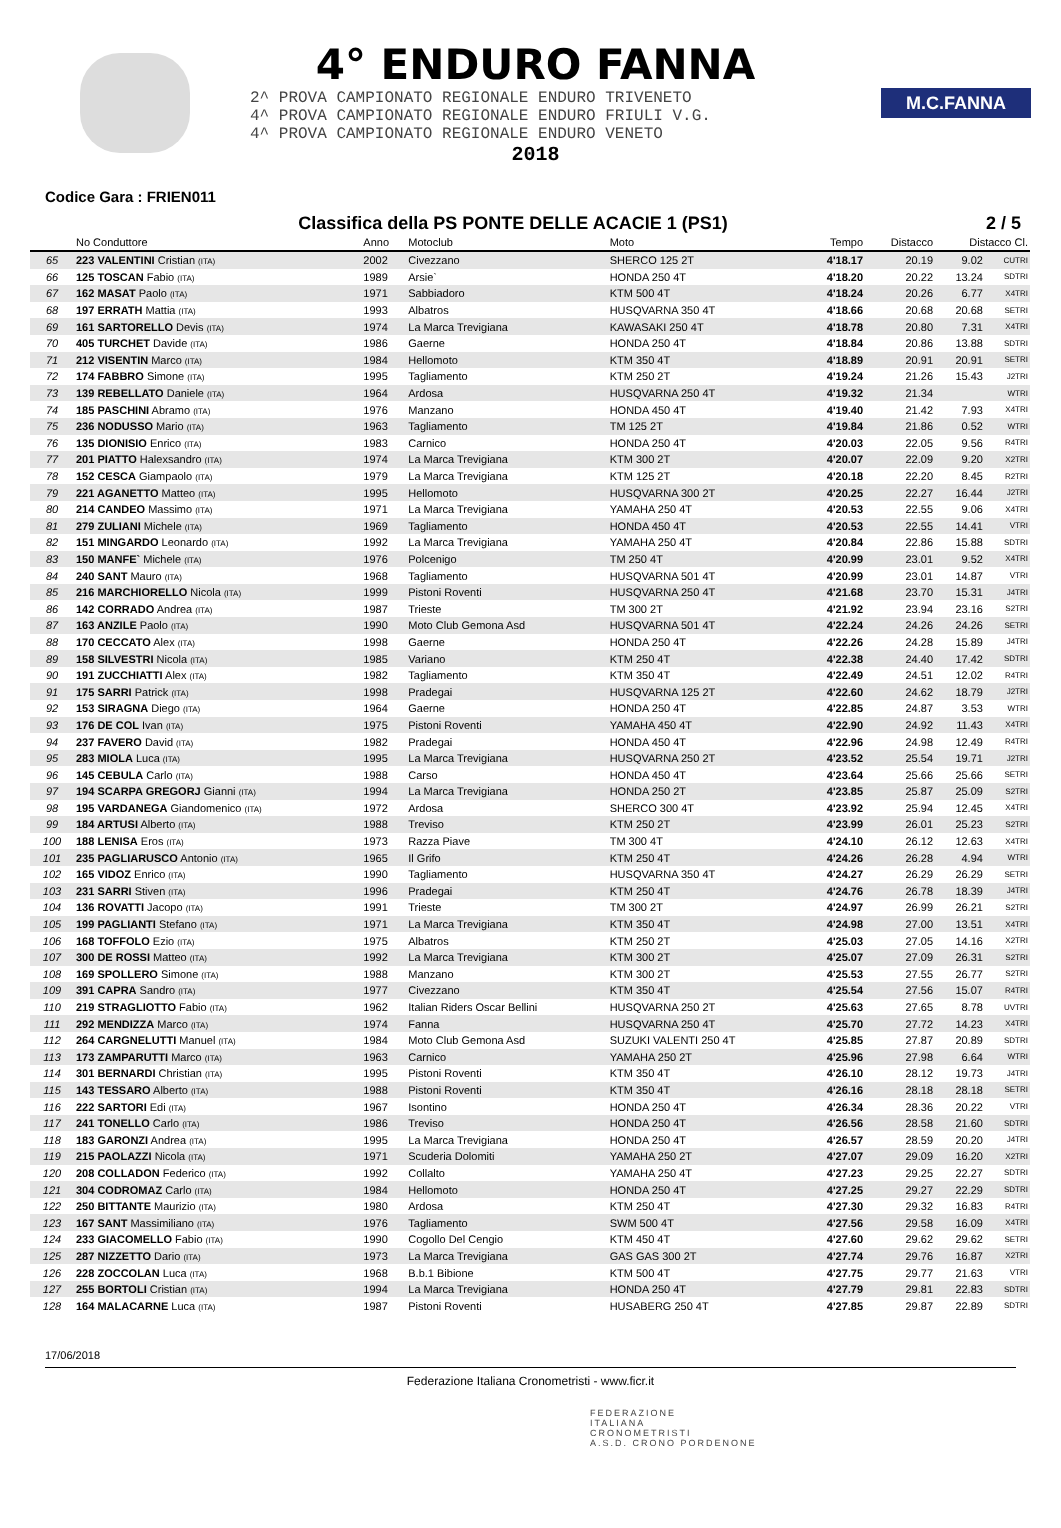4° ENDURO FANNA
2^ PROVA CAMPIONATO REGIONALE ENDURO TRIVENETO
4^ PROVA CAMPIONATO REGIONALE ENDURO FRIULI V.G.
4^ PROVA CAMPIONATO REGIONALE ENDURO VENETO
2018
M.C.FANNA
Codice Gara : FRIEN011
Classifica della PS PONTE DELLE ACACIE 1 (PS1) 2 / 5
| | No Conduttore | Anno | Motoclub | Moto | Tempo | Distacco | Distacco Cl. | |
| --- | --- | --- | --- | --- | --- | --- | --- | --- |
| 65 | 223 VALENTINI Cristian (ITA) | 2002 | Civezzano | SHERCO 125 2T | 4'18.17 | 20.19 | 9.02 | CUTRI |
| 66 | 125 TOSCAN Fabio (ITA) | 1989 | Arsie` | HONDA 250 4T | 4'18.20 | 20.22 | 13.24 | SDTRI |
| 67 | 162 MASAT Paolo (ITA) | 1971 | Sabbiadoro | KTM 500 4T | 4'18.24 | 20.26 | 6.77 | X4TRI |
| 68 | 197 ERRATH Mattia (ITA) | 1993 | Albatros | HUSQVARNA 350 4T | 4'18.66 | 20.68 | 20.68 | SETRI |
| 69 | 161 SARTORELLO Devis (ITA) | 1974 | La Marca Trevigiana | KAWASAKI 250 4T | 4'18.78 | 20.80 | 7.31 | X4TRI |
| 70 | 405 TURCHET Davide (ITA) | 1986 | Gaerne | HONDA 250 4T | 4'18.84 | 20.86 | 13.88 | SDTRI |
| 71 | 212 VISENTIN Marco (ITA) | 1984 | Hellomoto | KTM 350 4T | 4'18.89 | 20.91 | 20.91 | SETRI |
| 72 | 174 FABBRO Simone (ITA) | 1995 | Tagliamento | KTM 250 2T | 4'19.24 | 21.26 | 15.43 | J2TRI |
| 73 | 139 REBELLATO Daniele (ITA) | 1964 | Ardosa | HUSQVARNA 250 4T | 4'19.32 | 21.34 | | WTRI |
| 74 | 185 PASCHINI Abramo (ITA) | 1976 | Manzano | HONDA 450 4T | 4'19.40 | 21.42 | 7.93 | X4TRI |
| 75 | 236 NODUSSO Mario (ITA) | 1963 | Tagliamento | TM 125 2T | 4'19.84 | 21.86 | 0.52 | WTRI |
| 76 | 135 DIONISIO Enrico (ITA) | 1983 | Carnico | HONDA 250 4T | 4'20.03 | 22.05 | 9.56 | R4TRI |
| 77 | 201 PIATTO Halexsandro (ITA) | 1974 | La Marca Trevigiana | KTM 300 2T | 4'20.07 | 22.09 | 9.20 | X2TRI |
| 78 | 152 CESCA Giampaolo (ITA) | 1979 | La Marca Trevigiana | KTM 125 2T | 4'20.18 | 22.20 | 8.45 | R2TRI |
| 79 | 221 AGANETTO Matteo (ITA) | 1995 | Hellomoto | HUSQVARNA 300 2T | 4'20.25 | 22.27 | 16.44 | J2TRI |
| 80 | 214 CANDEO Massimo (ITA) | 1971 | La Marca Trevigiana | YAMAHA 250 4T | 4'20.53 | 22.55 | 9.06 | X4TRI |
| 81 | 279 ZULIANI Michele (ITA) | 1969 | Tagliamento | HONDA 450 4T | 4'20.53 | 22.55 | 14.41 | VTRI |
| 82 | 151 MINGARDO Leonardo (ITA) | 1992 | La Marca Trevigiana | YAMAHA 250 4T | 4'20.84 | 22.86 | 15.88 | SDTRI |
| 83 | 150 MANFE` Michele (ITA) | 1976 | Polcenigo | TM 250 4T | 4'20.99 | 23.01 | 9.52 | X4TRI |
| 84 | 240 SANT Mauro (ITA) | 1968 | Tagliamento | HUSQVARNA 501 4T | 4'20.99 | 23.01 | 14.87 | VTRI |
| 85 | 216 MARCHIORELLO Nicola (ITA) | 1999 | Pistoni Roventi | HUSQVARNA 250 4T | 4'21.68 | 23.70 | 15.31 | J4TRI |
| 86 | 142 CORRADO Andrea (ITA) | 1987 | Trieste | TM 300 2T | 4'21.92 | 23.94 | 23.16 | S2TRI |
| 87 | 163 ANZILE Paolo (ITA) | 1990 | Moto Club Gemona Asd | HUSQVARNA 501 4T | 4'22.24 | 24.26 | 24.26 | SETRI |
| 88 | 170 CECCATO Alex (ITA) | 1998 | Gaerne | HONDA 250 4T | 4'22.26 | 24.28 | 15.89 | J4TRI |
| 89 | 158 SILVESTRI Nicola (ITA) | 1985 | Variano | KTM 250 4T | 4'22.38 | 24.40 | 17.42 | SDTRI |
| 90 | 191 ZUCCHIATTI Alex (ITA) | 1982 | Tagliamento | KTM 350 4T | 4'22.49 | 24.51 | 12.02 | R4TRI |
| 91 | 175 SARRI Patrick (ITA) | 1998 | Pradegai | HUSQVARNA 125 2T | 4'22.60 | 24.62 | 18.79 | J2TRI |
| 92 | 153 SIRAGNA Diego (ITA) | 1964 | Gaerne | HONDA 250 4T | 4'22.85 | 24.87 | 3.53 | WTRI |
| 93 | 176 DE COL Ivan (ITA) | 1975 | Pistoni Roventi | YAMAHA 450 4T | 4'22.90 | 24.92 | 11.43 | X4TRI |
| 94 | 237 FAVERO David (ITA) | 1982 | Pradegai | HONDA 450 4T | 4'22.96 | 24.98 | 12.49 | R4TRI |
| 95 | 283 MIOLA Luca (ITA) | 1995 | La Marca Trevigiana | HUSQVARNA 250 2T | 4'23.52 | 25.54 | 19.71 | J2TRI |
| 96 | 145 CEBULA Carlo (ITA) | 1988 | Carso | HONDA 450 4T | 4'23.64 | 25.66 | 25.66 | SETRI |
| 97 | 194 SCARPA GREGORJ Gianni (ITA) | 1994 | La Marca Trevigiana | HONDA 250 2T | 4'23.85 | 25.87 | 25.09 | S2TRI |
| 98 | 195 VARDANEGA Giandomenico (ITA) | 1972 | Ardosa | SHERCO 300 4T | 4'23.92 | 25.94 | 12.45 | X4TRI |
| 99 | 184 ARTUSI Alberto (ITA) | 1988 | Treviso | KTM 250 2T | 4'23.99 | 26.01 | 25.23 | S2TRI |
| 100 | 188 LENISA Eros (ITA) | 1973 | Razza Piave | TM 300 4T | 4'24.10 | 26.12 | 12.63 | X4TRI |
| 101 | 235 PAGLIARUSCO Antonio (ITA) | 1965 | Il Grifo | KTM 250 4T | 4'24.26 | 26.28 | 4.94 | WTRI |
| 102 | 165 VIDOZ Enrico (ITA) | 1990 | Tagliamento | HUSQVARNA 350 4T | 4'24.27 | 26.29 | 26.29 | SETRI |
| 103 | 231 SARRI Stiven (ITA) | 1996 | Pradegai | KTM 250 4T | 4'24.76 | 26.78 | 18.39 | J4TRI |
| 104 | 136 ROVATTI Jacopo (ITA) | 1991 | Trieste | TM 300 2T | 4'24.97 | 26.99 | 26.21 | S2TRI |
| 105 | 199 PAGLIANTI Stefano (ITA) | 1971 | La Marca Trevigiana | KTM 350 4T | 4'24.98 | 27.00 | 13.51 | X4TRI |
| 106 | 168 TOFFOLO Ezio (ITA) | 1975 | Albatros | KTM 250 2T | 4'25.03 | 27.05 | 14.16 | X2TRI |
| 107 | 300 DE ROSSI Matteo (ITA) | 1992 | La Marca Trevigiana | KTM 300 2T | 4'25.07 | 27.09 | 26.31 | S2TRI |
| 108 | 169 SPOLLERO Simone (ITA) | 1988 | Manzano | KTM 300 2T | 4'25.53 | 27.55 | 26.77 | S2TRI |
| 109 | 391 CAPRA Sandro (ITA) | 1977 | Civezzano | KTM 350 4T | 4'25.54 | 27.56 | 15.07 | R4TRI |
| 110 | 219 STRAGLIOTTO Fabio (ITA) | 1962 | Italian Riders Oscar Bellini | HUSQVARNA 250 2T | 4'25.63 | 27.65 | 8.78 | UVTRI |
| 111 | 292 MENDIZZA Marco (ITA) | 1974 | Fanna | HUSQVARNA 250 4T | 4'25.70 | 27.72 | 14.23 | X4TRI |
| 112 | 264 CARGNELUTTI Manuel (ITA) | 1984 | Moto Club Gemona Asd | SUZUKI VALENTI 250 4T | 4'25.85 | 27.87 | 20.89 | SDTRI |
| 113 | 173 ZAMPARUTTI Marco (ITA) | 1963 | Carnico | YAMAHA 250 2T | 4'25.96 | 27.98 | 6.64 | WTRI |
| 114 | 301 BERNARDI Christian (ITA) | 1995 | Pistoni Roventi | KTM 350 4T | 4'26.10 | 28.12 | 19.73 | J4TRI |
| 115 | 143 TESSARO Alberto (ITA) | 1988 | Pistoni Roventi | KTM 350 4T | 4'26.16 | 28.18 | 28.18 | SETRI |
| 116 | 222 SARTORI Edi (ITA) | 1967 | Isontino | HONDA 250 4T | 4'26.34 | 28.36 | 20.22 | VTRI |
| 117 | 241 TONELLO Carlo (ITA) | 1986 | Treviso | HONDA 250 4T | 4'26.56 | 28.58 | 21.60 | SDTRI |
| 118 | 183 GARONZI Andrea (ITA) | 1995 | La Marca Trevigiana | HONDA 250 4T | 4'26.57 | 28.59 | 20.20 | J4TRI |
| 119 | 215 PAOLAZZI Nicola (ITA) | 1971 | Scuderia Dolomiti | YAMAHA 250 2T | 4'27.07 | 29.09 | 16.20 | X2TRI |
| 120 | 208 COLLADON Federico (ITA) | 1992 | Collalto | YAMAHA 250 4T | 4'27.23 | 29.25 | 22.27 | SDTRI |
| 121 | 304 CODROMAZ Carlo (ITA) | 1984 | Hellomoto | HONDA 250 4T | 4'27.25 | 29.27 | 22.29 | SDTRI |
| 122 | 250 BITTANTE Maurizio (ITA) | 1980 | Ardosa | KTM 250 4T | 4'27.30 | 29.32 | 16.83 | R4TRI |
| 123 | 167 SANT Massimiliano (ITA) | 1976 | Tagliamento | SWM 500 4T | 4'27.56 | 29.58 | 16.09 | X4TRI |
| 124 | 233 GIACOMELLO Fabio (ITA) | 1990 | Cogollo Del Cengio | KTM 450 4T | 4'27.60 | 29.62 | 29.62 | SETRI |
| 125 | 287 NIZZETTO Dario (ITA) | 1973 | La Marca Trevigiana | GAS GAS 300 2T | 4'27.74 | 29.76 | 16.87 | X2TRI |
| 126 | 228 ZOCCOLAN Luca (ITA) | 1968 | B.b.1 Bibione | KTM 500 4T | 4'27.75 | 29.77 | 21.63 | VTRI |
| 127 | 255 BORTOLI Cristian (ITA) | 1994 | La Marca Trevigiana | HONDA 250 4T | 4'27.79 | 29.81 | 22.83 | SDTRI |
| 128 | 164 MALACARNE Luca (ITA) | 1987 | Pistoni Roventi | HUSABERG 250 4T | 4'27.85 | 29.87 | 22.89 | SDTRI |
17/06/2018
Federazione Italiana Cronometristi - www.ficr.it
FEDERAZIONE
ITALIANA
CRONOMETRISTI
A.S.D. CRONO PORDENONE